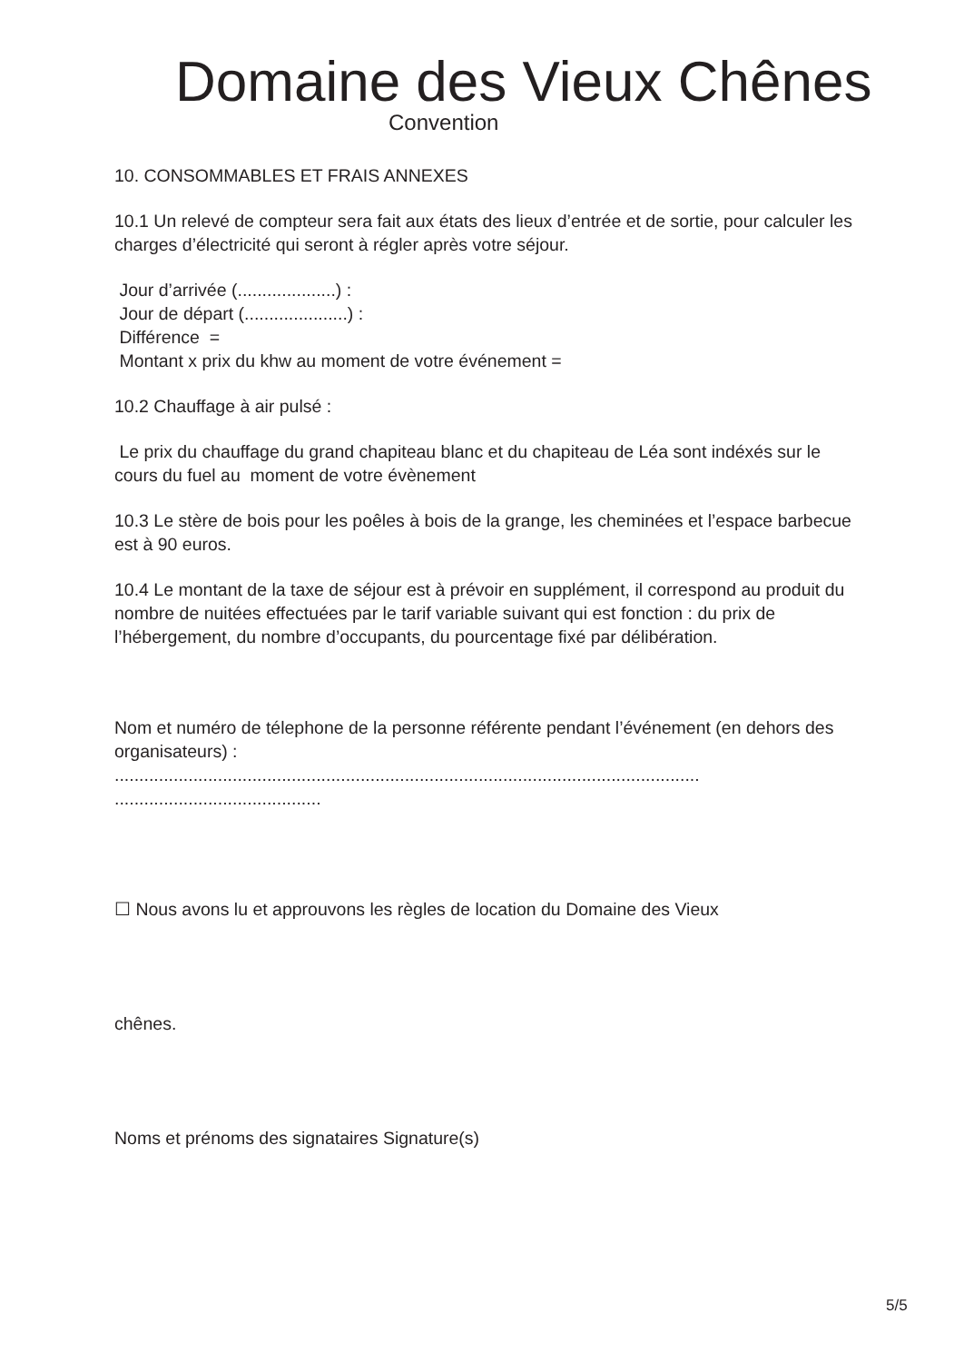Domaine des Vieux Chênes
Convention
10. CONSOMMABLES ET FRAIS ANNEXES
10.1 Un relevé de compteur sera fait aux états des lieux d’entrée et de sortie, pour calculer les charges d’électricité qui seront à régler après votre séjour.
Jour d’arrivée (....................) :
Jour de départ (.....................) :
Différence =
Montant x prix du khw au moment de votre événement =
10.2 Chauffage à air pulsé :
Le prix du chauffage du grand chapiteau blanc et du chapiteau de Léa sont indéxés sur le cours du fuel au moment de votre évènement
10.3 Le stère de bois pour les poêles à bois de la grange, les cheminées et l’espace barbecue est à 90 euros.
10.4 Le montant de la taxe de séjour est à prévoir en supplément, il correspond au produit du nombre de nuitées effectuées par le tarif variable suivant qui est fonction : du prix de l’hébergement, du nombre d’occupants, du pourcentage fixé par délibération.
Nom et numéro de télephone de la personne référente pendant l’événement (en dehors des organisateurs) :
.......................................................................................................................
..........................................
☐ Nous avons lu et approuvons les règles de location du Domaine des Vieux
chênes.
Noms et prénoms des signataires Signature(s)
5/5